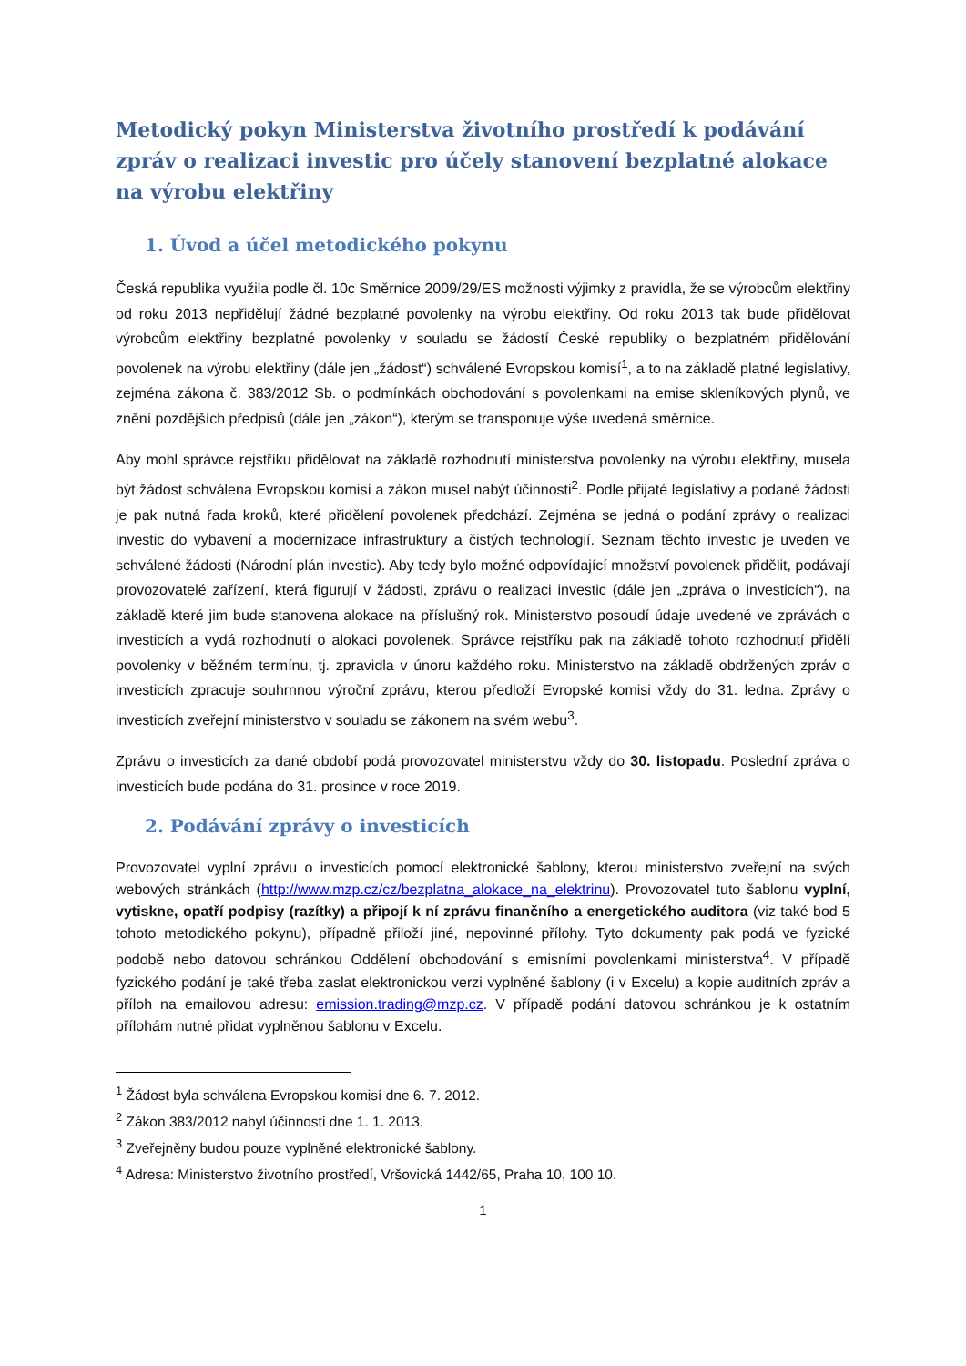Metodický pokyn Ministerstva životního prostředí k podávání zpráv o realizaci investic pro účely stanovení bezplatné alokace na výrobu elektřiny
1. Úvod a účel metodického pokynu
Česká republika využila podle čl. 10c Směrnice 2009/29/ES možnosti výjimky z pravidla, že se výrobcům elektřiny od roku 2013 nepřidělují žádné bezplatné povolenky na výrobu elektřiny. Od roku 2013 tak bude přidělovat výrobcům elektřiny bezplatné povolenky v souladu se žádostí České republiky o bezplatném přidělování povolenek na výrobu elektřiny (dále jen „žádost“) schválené Evropskou komisí<sup>1</sup>, a to na základě platné legislativy, zejména zákona č. 383/2012 Sb. o podmínkách obchodování s povolenkami na emise skleníkových plynů, ve znění pozdějších předpisů (dále jen „zákon“), kterým se transponuje výše uvedená směrnice.
Aby mohl správce rejstříku přidělovat na základě rozhodnutí ministerstva povolenky na výrobu elektřiny, musela být žádost schválena Evropskou komisí a zákon musel nabýt účinnosti<sup>2</sup>. Podle přijaté legislativy a podané žádosti je pak nutná řada kroků, které přidělení povolenek předchází. Zejména se jedná o podání zprávy o realizaci investic do vybavení a modernizace infrastruktury a čistých technologií. Seznam těchto investic je uveden ve schválené žádosti (Národní plán investic). Aby tedy bylo možné odpovídající množství povolenek přidělit, podávají provozovatelé zařízení, která figurují v žádosti, zprávu o realizaci investic (dále jen „zpráva o investicích“), na základě které jim bude stanovena alokace na příslušný rok. Ministerstvo posoudí údaje uvedené ve zprávách o investicích a vydá rozhodnutí o alokaci povolenek. Správce rejstříku pak na základě tohoto rozhodnutí přidělí povolenky v běžném termínu, tj. zpravidla v únoru každého roku. Ministerstvo na základě obdržených zpráv o investicích zpracuje souhrnnou výroční zprávu, kterou předloží Evropské komisi vždy do 31. ledna. Zprávy o investicích zveřejní ministerstvo v souladu se zákonem na svém webu<sup>3</sup>.
Zprávu o investicích za dané období podá provozovatel ministerstvu vždy do 30. listopadu. Poslední zpráva o investicích bude podána do 31. prosince v roce 2019.
2. Podávání zprávy o investicích
Provozovatel vyplní zprávu o investicích pomocí elektronické šablony, kterou ministerstvo zveřejní na svých webových stránkách (http://www.mzp.cz/cz/bezplatna_alokace_na_elektrinu). Provozovatel tuto šablonu vyplní, vytiskne, opatří podpisy (razítky) a připojí k ní zprávu finančního a energetického auditora (viz také bod 5 tohoto metodického pokynu), případně přiloží jiné, nepovinné přílohy. Tyto dokumenty pak podá ve fyzické podobě nebo datovou schránkou Oddělení obchodování s emisními povolenkami ministerstva<sup>4</sup>. V případě fyzického podání je také třeba zaslat elektronickou verzi vyplněné šablony (i v Excelu) a kopie auditních zpráv a příloh na emailovou adresu: emission.trading@mzp.cz. V případě podání datovou schránkou je k ostatním přílohám nutné přidat vyplněnou šablonu v Excelu.
<sup>1</sup> Žádost byla schválena Evropskou komisí dne 6. 7. 2012.
<sup>2</sup> Zákon 383/2012 nabyl účinnosti dne 1. 1. 2013.
<sup>3</sup> Zveřejněny budou pouze vyplněné elektronické šablony.
<sup>4</sup> Adresa: Ministerstvo životního prostředí, Vršovická 1442/65, Praha 10, 100 10.
1